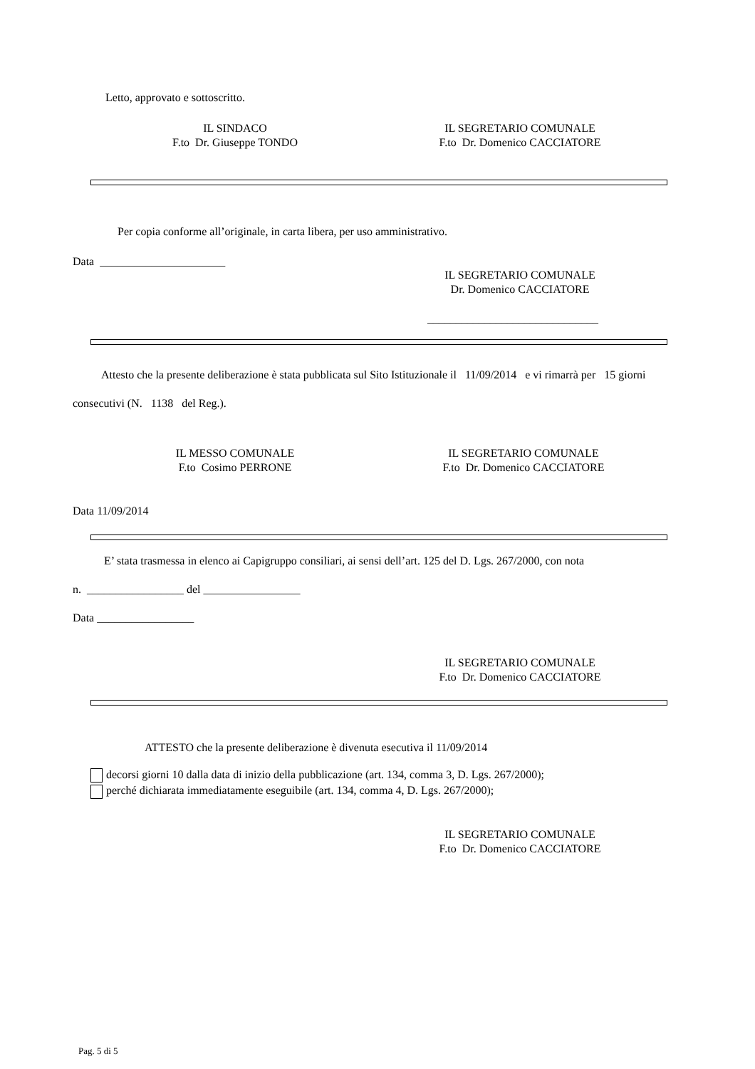Letto, approvato e sottoscritto.
IL SINDACO
F.to Dr. Giuseppe TONDO
IL SEGRETARIO COMUNALE
F.to Dr. Domenico CACCIATORE
Per copia conforme all’originale, in carta libera, per uso amministrativo.
Data ______________________
IL SEGRETARIO COMUNALE
Dr. Domenico CACCIATORE
______________________________
Attesto che la presente deliberazione è stata pubblicata sul Sito Istituzionale il 11/09/2014 e vi rimarrà per 15 giorni consecutivi (N. 1138 del Reg.).
IL MESSO COMUNALE
F.to Cosimo PERRONE
IL SEGRETARIO COMUNALE
F.to Dr. Domenico CACCIATORE
Data 11/09/2014
E’ stata trasmessa in elenco ai Capigruppo consiliari, ai sensi dell’art. 125 del D. Lgs. 267/2000, con nota
n. _________________ del _________________
Data _________________
IL SEGRETARIO COMUNALE
F.to Dr. Domenico CACCIATORE
ATTESTO che la presente deliberazione è divenuta esecutiva il 11/09/2014
decorsi giorni 10 dalla data di inizio della pubblicazione (art. 134, comma 3, D. Lgs. 267/2000);
perché dichiarata immediatamente eseguibile (art. 134, comma 4, D. Lgs. 267/2000);
IL SEGRETARIO COMUNALE
F.to Dr. Domenico CACCIATORE
Pag. 5 di 5